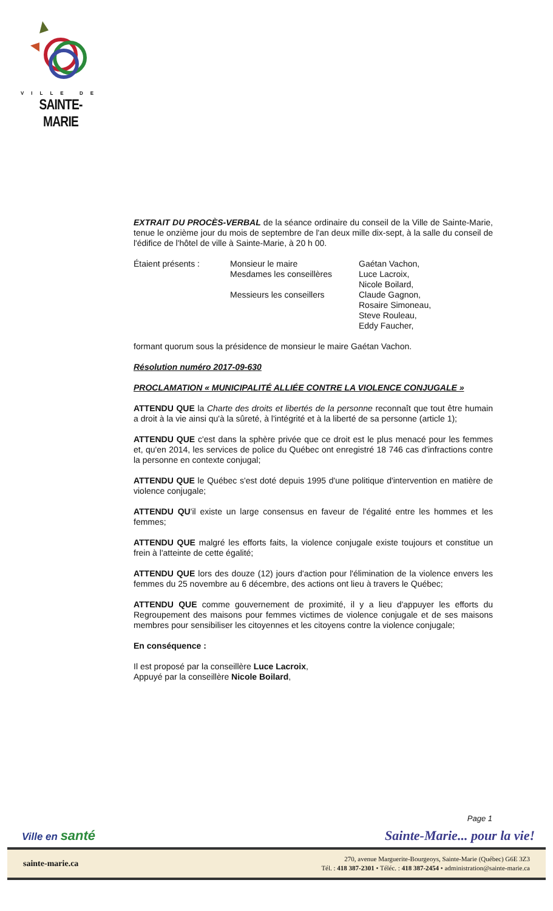VILLE DE
SAINTE-MARIE
EXTRAIT DU PROCÈS-VERBAL de la séance ordinaire du conseil de la Ville de Sainte-Marie, tenue le onzième jour du mois de septembre de l'an deux mille dix-sept, à la salle du conseil de l'édifice de l'hôtel de ville à Sainte-Marie, à 20 h 00.
Étaient présents :
Monsieur le maire Mesdames les conseillères Messieurs les conseillers
Gaétan Vachon, Luce Lacroix, Nicole Boilard, Claude Gagnon, Rosaire Simoneau, Steve Rouleau, Eddy Faucher,
formant quorum sous la présidence de monsieur le maire Gaétan Vachon.
Résolution numéro 2017-09-630
PROCLAMATION « MUNICIPALITÉ ALLIÉE CONTRE LA VIOLENCE CONJUGALE »
ATTENDU QUE la Charte des droits et libertés de la personne reconnaît que tout être humain a droit à la vie ainsi qu'à la sûreté, à l'intégrité et à la liberté de sa personne (article 1);
ATTENDU QUE c'est dans la sphère privée que ce droit est le plus menacé pour les femmes et, qu'en 2014, les services de police du Québec ont enregistré 18 746 cas d'infractions contre la personne en contexte conjugal;
ATTENDU QUE le Québec s'est doté depuis 1995 d'une politique d'intervention en matière de violence conjugale;
ATTENDU QU'il existe un large consensus en faveur de l'égalité entre les hommes et les femmes;
ATTENDU QUE malgré les efforts faits, la violence conjugale existe toujours et constitue un frein à l'atteinte de cette égalité;
ATTENDU QUE lors des douze (12) jours d'action pour l'élimination de la violence envers les femmes du 25 novembre au 6 décembre, des actions ont lieu à travers le Québec;
ATTENDU QUE comme gouvernement de proximité, il y a lieu d'appuyer les efforts du Regroupement des maisons pour femmes victimes de violence conjugale et de ses maisons membres pour sensibiliser les citoyennes et les citoyens contre la violence conjugale;
En conséquence :
Il est proposé par la conseillère Luce Lacroix,
Appuyé par la conseillère Nicole Boilard,
Page 1
Ville en santé
Sainte-Marie... pour la vie!
sainte-marie.ca
270, avenue Marguerite-Bourgeoys, Sainte-Marie (Québec) G6E 3Z3
Tél. : 418 387-2301 • Téléc. : 418 387-2454 • administration@sainte-marie.ca